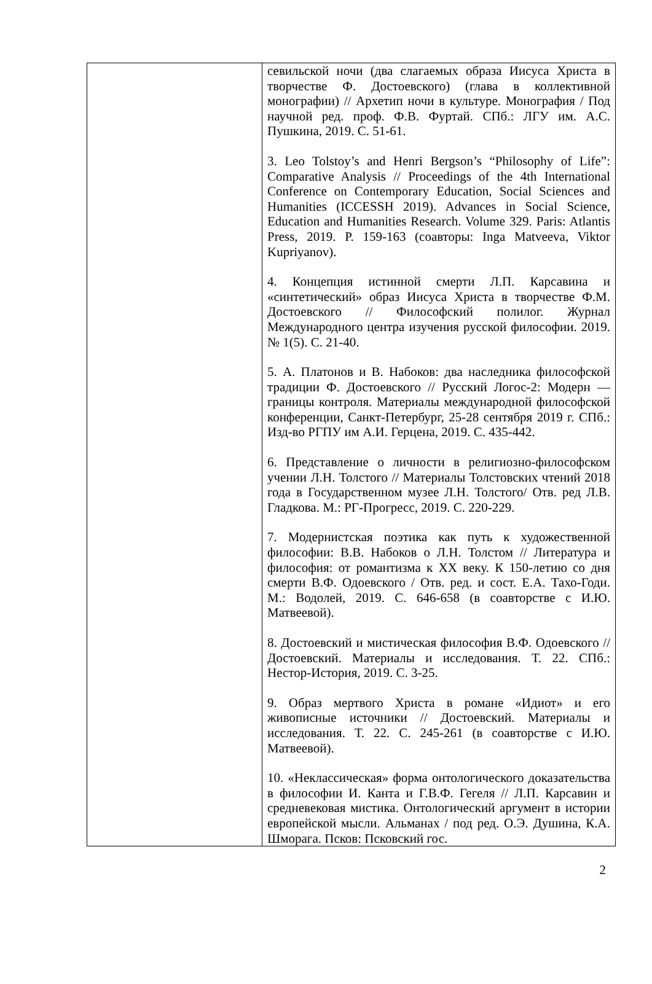| | севильской ночи (два слагаемых образа Иисуса Христа в творчестве Ф. Достоевского) (глава в коллективной монографии) // Архетип ночи в культуре. Монография / Под научной ред. проф. Ф.В. Фуртай. СПб.: ЛГУ им. А.С. Пушкина, 2019. С. 51-61. 3. Leo Tolstoy’s and Henri Bergson’s “Philosophy of Life”: Comparative Analysis // Proceedings of the 4th International Conference on Contemporary Education, Social Sciences and Humanities (ICCESSH 2019). Advances in Social Science, Education and Humanities Research. Volume 329. Paris: Atlantis Press, 2019. P. 159-163 (соавторы: Inga Matveeva, Viktor Kupriyanov). 4. Концепция истинной смерти Л.П. Карсавина и «синтетический» образ Иисуса Христа в творчестве Ф.М. Достоевского // Философский полилог. Журнал Международного центра изучения русской философии. 2019. № 1(5). С. 21-40. 5. А. Платонов и В. Набоков: два наследника философской традиции Ф. Достоевского // Русский Логос-2: Модерн — границы контроля. Материалы международной философской конференции, Санкт-Петербург, 25-28 сентября 2019 г. СПб.: Изд-во РГПУ им А.И. Герцена, 2019. С. 435-442. 6. Представление о личности в религиозно-философском учении Л.Н. Толстого // Материалы Толстовских чтений 2018 года в Государственном музее Л.Н. Толстого/ Отв. ред Л.В. Гладкова. М.: РГ-Прогресс, 2019. С. 220-229. 7. Модернистская поэтика как путь к художественной философии: В.В. Набоков о Л.Н. Толстом // Литература и философия: от романтизма к XX веку. К 150-летию со дня смерти В.Ф. Одоевского / Отв. ред. и сост. Е.А. Тахо-Годи. М.: Водолей, 2019. С. 646-658 (в соавторстве с И.Ю. Матвеевой). 8. Достоевский и мистическая философия В.Ф. Одоевского // Достоевский. Материалы и исследования. Т. 22. СПб.: Нестор-История, 2019. С. 3-25. 9. Образ мертвого Христа в романе «Идиот» и его живописные источники // Достоевский. Материалы и исследования. Т. 22. С. 245-261 (в соавторстве с И.Ю. Матвеевой). 10. «Неклассическая» форма онтологического доказательства в философии И. Канта и Г.В.Ф. Гегеля // Л.П. Карсавин и средневековая мистика. Онтологический аргумент в истории европейской мысли. Альманах / под ред. О.Э. Душина, К.А. Шморага. Псков: Псковский гос. |
2